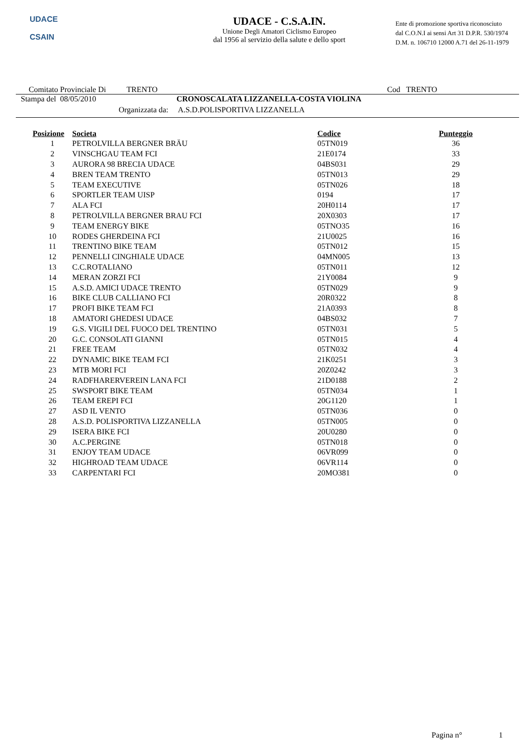UDACE
CSAIN
UDACE - C.S.A.IN.
Unione Degli Amatori Ciclismo Europeo
dal 1956 al servizio della salute e dello sport
Ente di promozione sportiva riconosciuto
dal C.O.N.I ai sensi Art 31 D.P.R. 530/1974
D.M. n. 106710 12000 A.71 del 26-11-1979
Comitato Provinciale Di TRENTO Cod TRENTO
Stampa del 08/05/2010 CRONOSCALATA LIZZANELLA-COSTA VIOLINA
Organizzata da: A.S.D.POLISPORTIVA LIZZANELLA
| Posizione | Societa | Codice | Punteggio |
| --- | --- | --- | --- |
| 1 | PETROLVILLA BERGNER BRÄU | 05TN019 | 36 |
| 2 | VINSCHGAU TEAM FCI | 21E0174 | 33 |
| 3 | AURORA 98 BRECIA UDACE | 04BS031 | 29 |
| 4 | BREN TEAM TRENTO | 05TN013 | 29 |
| 5 | TEAM EXECUTIVE | 05TN026 | 18 |
| 6 | SPORTLER TEAM UISP | 0194 | 17 |
| 7 | ALA FCI | 20H0114 | 17 |
| 8 | PETROLVILLA BERGNER BRAU FCI | 20X0303 | 17 |
| 9 | TEAM ENERGY BIKE | 05TNO35 | 16 |
| 10 | RODES GHERDEINA FCI | 21U0025 | 16 |
| 11 | TRENTINO BIKE TEAM | 05TN012 | 15 |
| 12 | PENNELLI CINGHIALE UDACE | 04MN005 | 13 |
| 13 | C.C.ROTALIANO | 05TN011 | 12 |
| 14 | MERAN ZORZI FCI | 21Y0084 | 9 |
| 15 | A.S.D. AMICI UDACE TRENTO | 05TN029 | 9 |
| 16 | BIKE CLUB CALLIANO FCI | 20R0322 | 8 |
| 17 | PROFI BIKE TEAM FCI | 21A0393 | 8 |
| 18 | AMATORI GHEDESI UDACE | 04BS032 | 7 |
| 19 | G.S. VIGILI DEL FUOCO DEL TRENTINO | 05TN031 | 5 |
| 20 | G.C. CONSOLATI GIANNI | 05TN015 | 4 |
| 21 | FREE TEAM | 05TN032 | 4 |
| 22 | DYNAMIC BIKE TEAM FCI | 21K0251 | 3 |
| 23 | MTB MORI FCI | 20Z0242 | 3 |
| 24 | RADFHARERVEREIN LANA FCI | 21D0188 | 2 |
| 25 | SWSPORT BIKE TEAM | 05TN034 | 1 |
| 26 | TEAM EREPI FCI | 20G1120 | 1 |
| 27 | ASD IL VENTO | 05TN036 | 0 |
| 28 | A.S.D. POLISPORTIVA LIZZANELLA | 05TN005 | 0 |
| 29 | ISERA BIKE FCI | 20U0280 | 0 |
| 30 | A.C.PERGINE | 05TN018 | 0 |
| 31 | ENJOY TEAM UDACE | 06VR099 | 0 |
| 32 | HIGHROAD TEAM UDACE | 06VR114 | 0 |
| 33 | CARPENTARI FCI | 20MO381 | 0 |
Pagina n° 1